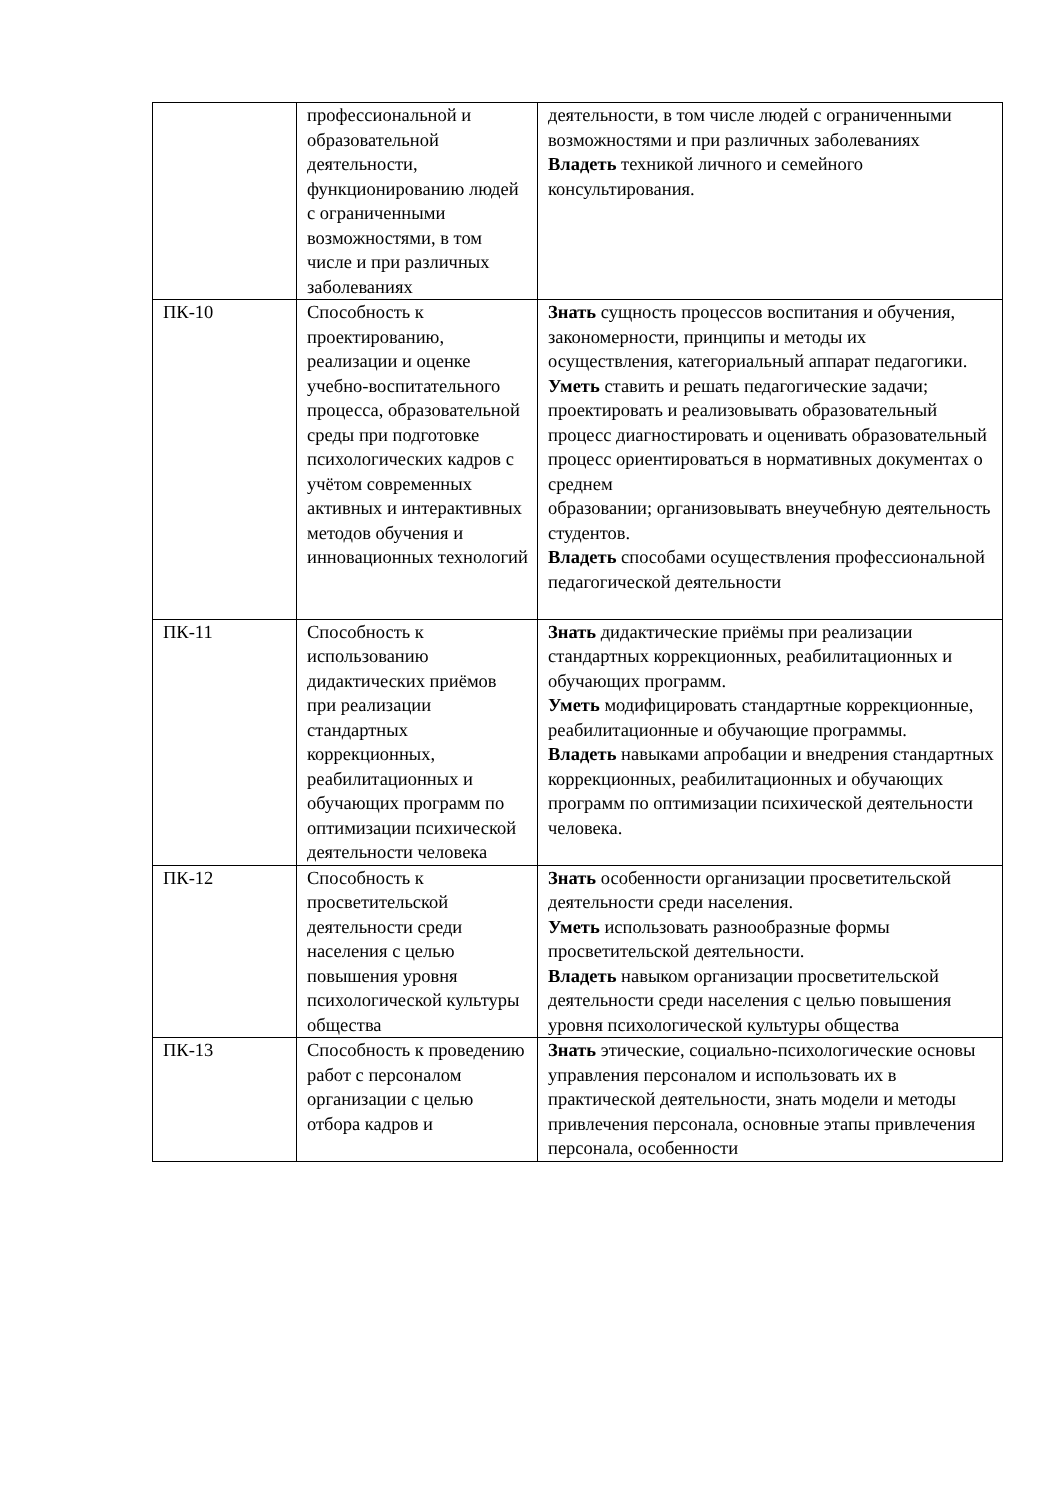| | профессиональной и образовательной деятельности, функционированию людей с ограниченными возможностями, в том числе и при различных заболеваниях | деятельности, в том числе людей с ограниченными возможностями и при различных заболеваниях Владеть техникой личного и семейного консультирования. |
| ПК-10 | Способность к проектированию, реализации и оценке учебно-воспитательного процесса, образовательной среды при подготовке психологических кадров с учётом современных активных и интерактивных методов обучения и инновационных технологий | Знать сущность процессов воспитания и обучения, закономерности, принципы и методы их осуществления, категориальный аппарат педагогики. Уметь ставить и решать педагогические задачи; проектировать и реализовывать образовательный процесс диагностировать и оценивать образовательный процесс ориентироваться в нормативных документах о среднем образовании; организовывать внеучебную деятельность студентов. Владеть способами осуществления профессиональной педагогической деятельности |
| ПК-11 | Способность к использованию дидактических приёмов при реализации стандартных коррекционных, реабилитационных и обучающих программ по оптимизации психической деятельности человека | Знать дидактические приёмы при реализации стандартных коррекционных, реабилитационных и обучающих программ. Уметь модифицировать стандартные коррекционные, реабилитационные и обучающие программы. Владеть навыками апробации и внедрения стандартных коррекционных, реабилитационных и обучающих программ по оптимизации психической деятельности человека. |
| ПК-12 | Способность к просветительской деятельности среди населения с целью повышения уровня психологической культуры общества | Знать особенности организации просветительской деятельности среди населения. Уметь использовать разнообразные формы просветительской деятельности. Владеть навыком организации просветительской деятельности среди населения с целью повышения уровня психологической культуры общества |
| ПК-13 | Способность к проведению работ с персоналом организации с целью отбора кадров и | Знать этические, социально-психологические основы управления персоналом и использовать их в практической деятельности, знать модели и методы привлечения персонала, основные этапы привлечения персонала, особенности |